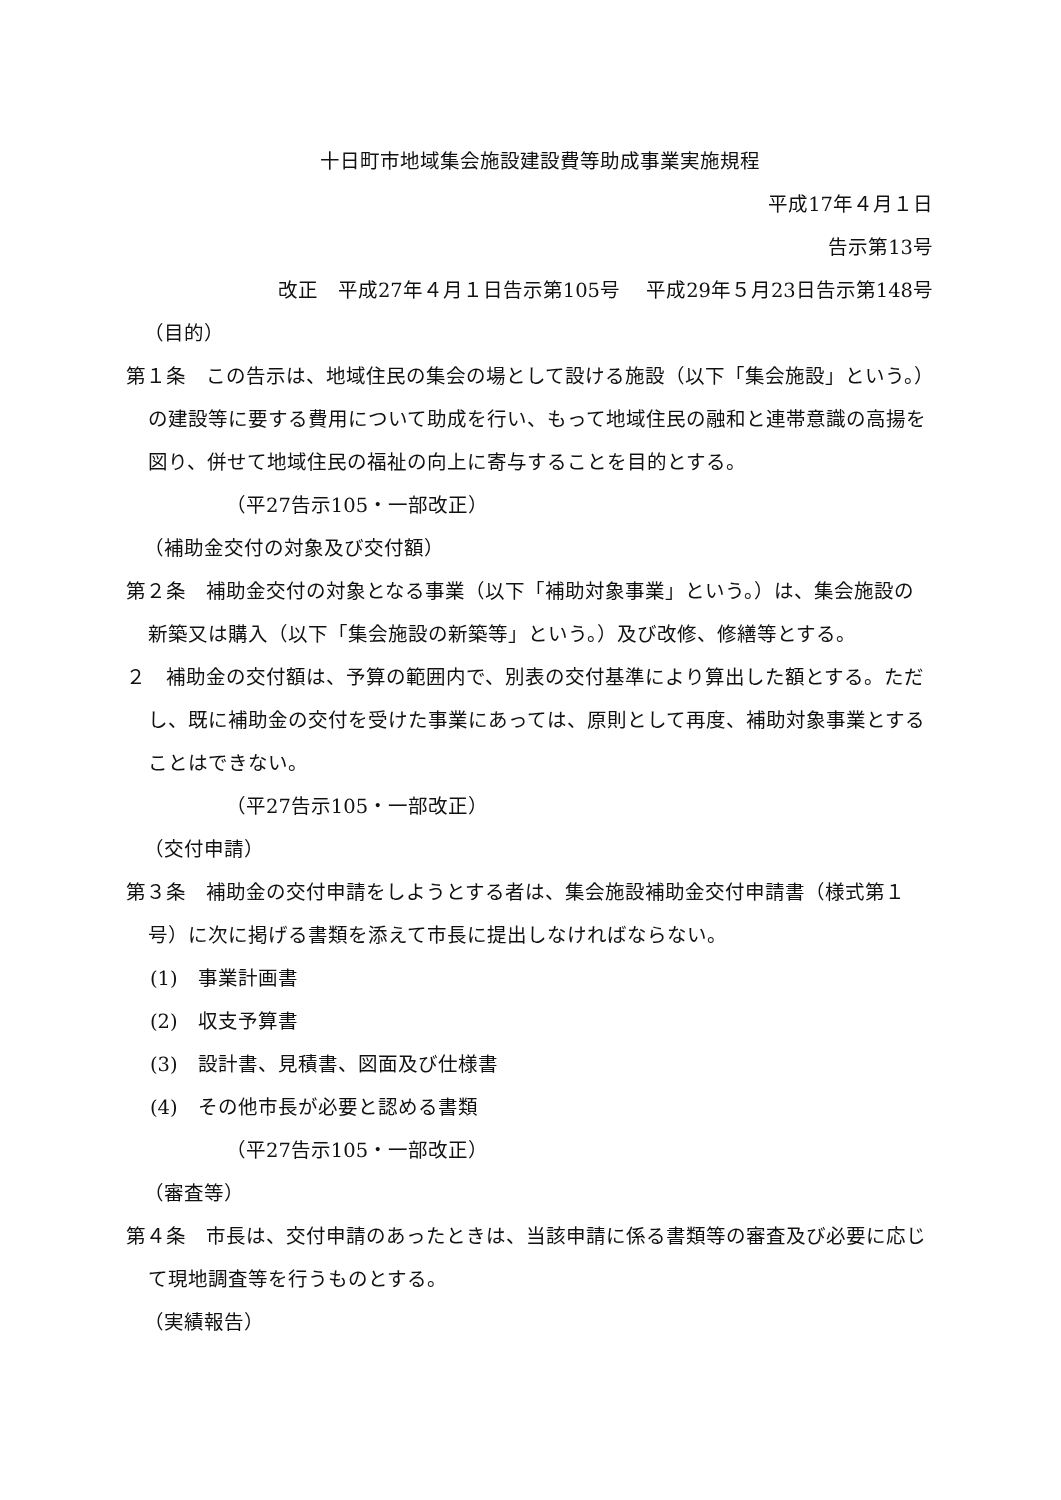十日町市地域集会施設建設費等助成事業実施規程
平成17年４月１日
告示第13号
改正　平成27年４月１日告示第105号　 平成29年５月23日告示第148号
（目的）
第１条　この告示は、地域住民の集会の場として設ける施設（以下「集会施設」という。）の建設等に要する費用について助成を行い、もって地域住民の融和と連帯意識の高揚を図り、併せて地域住民の福祉の向上に寄与することを目的とする。
（平27告示105・一部改正）
（補助金交付の対象及び交付額）
第２条　補助金交付の対象となる事業（以下「補助対象事業」という。）は、集会施設の新築又は購入（以下「集会施設の新築等」という。）及び改修、修繕等とする。
２　補助金の交付額は、予算の範囲内で、別表の交付基準により算出した額とする。ただし、既に補助金の交付を受けた事業にあっては、原則として再度、補助対象事業とすることはできない。
（平27告示105・一部改正）
（交付申請）
第３条　補助金の交付申請をしようとする者は、集会施設補助金交付申請書（様式第１号）に次に掲げる書類を添えて市長に提出しなければならない。
(1)　事業計画書
(2)　収支予算書
(3)　設計書、見積書、図面及び仕様書
(4)　その他市長が必要と認める書類
（平27告示105・一部改正）
（審査等）
第４条　市長は、交付申請のあったときは、当該申請に係る書類等の審査及び必要に応じて現地調査等を行うものとする。
（実績報告）